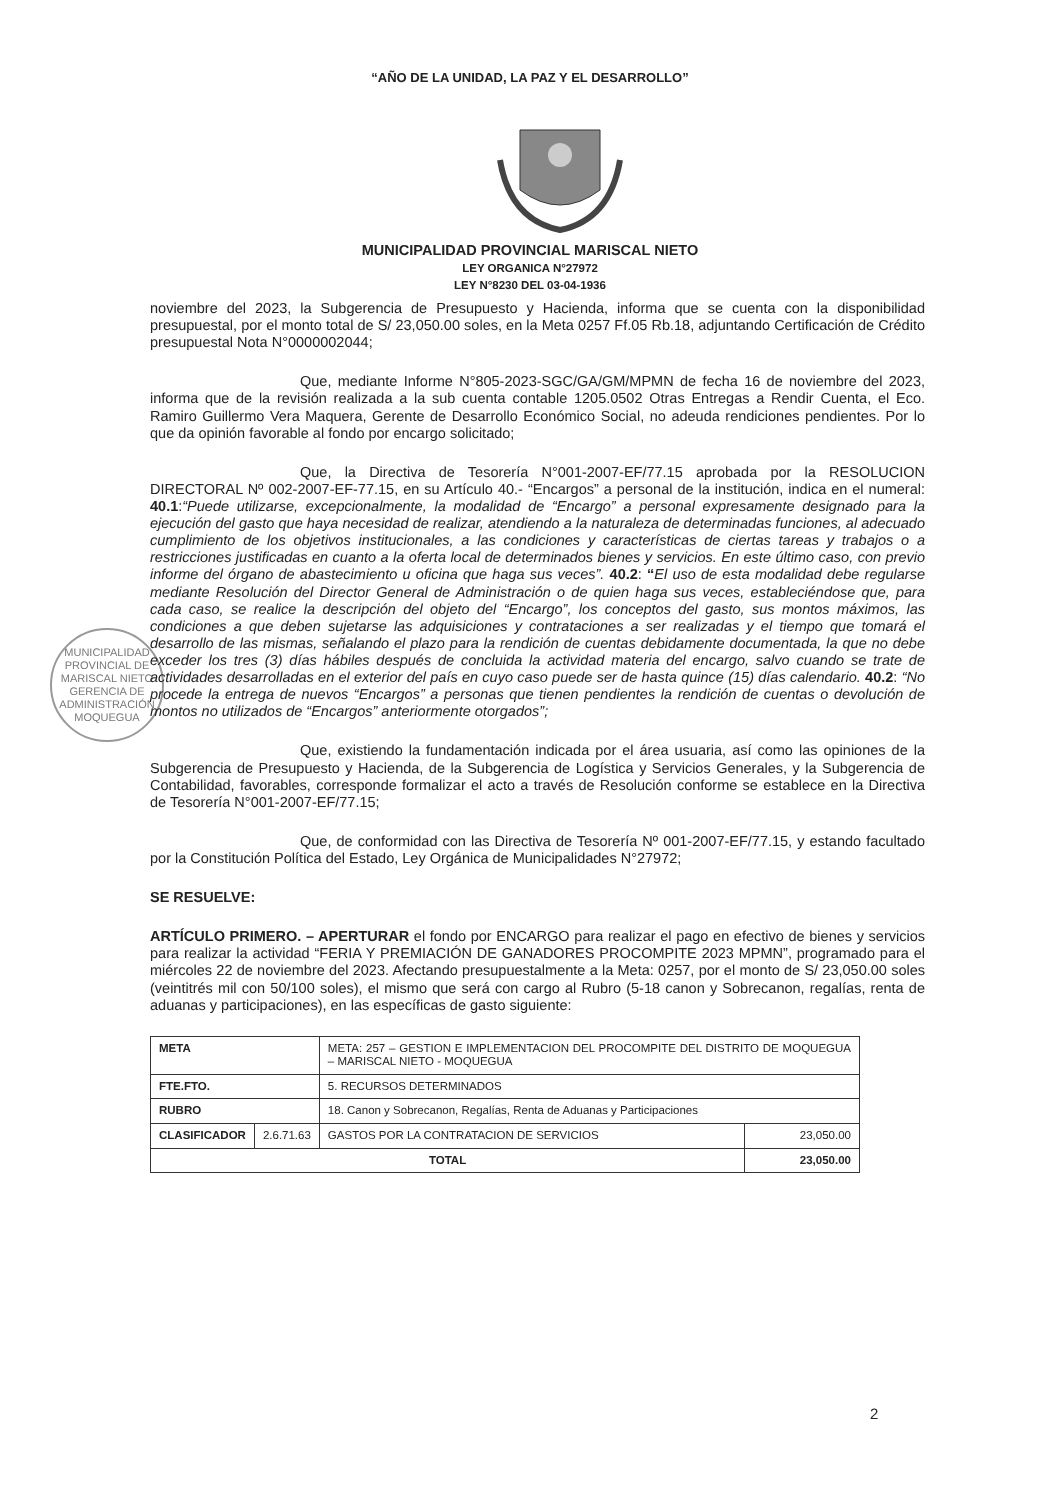“AÑO DE LA UNIDAD, LA PAZ Y EL DESARROLLO”
MUNICIPALIDAD PROVINCIAL MARISCAL NIETO
LEY ORGANICA N°27972
LEY N°8230 DEL 03-04-1936
MUNICIPALIDAD PROVINCIAL DE MARISCAL NIETO
GERENCIA DE ADMINISTRACIÓN
MOQUEGUA
noviembre del 2023, la Subgerencia de Presupuesto y Hacienda, informa que se cuenta con la disponibilidad presupuestal, por el monto total de S/ 23,050.00 soles, en la Meta 0257 Ff.05 Rb.18, adjuntando Certificación de Crédito presupuestal Nota N°0000002044;
Que, mediante Informe N°805-2023-SGC/GA/GM/MPMN de fecha 16 de noviembre del 2023, informa que de la revisión realizada a la sub cuenta contable 1205.0502 Otras Entregas a Rendir Cuenta, el Eco. Ramiro Guillermo Vera Maquera, Gerente de Desarrollo Económico Social, no adeuda rendiciones pendientes. Por lo que da opinión favorable al fondo por encargo solicitado;
Que, la Directiva de Tesorería N°001-2007-EF/77.15 aprobada por la RESOLUCION DIRECTORAL Nº 002-2007-EF-77.15, en su Artículo 40.- “Encargos” a personal de la institución, indica en el numeral: 40.1:“Puede utilizarse, excepcionalmente, la modalidad de “Encargo” a personal expresamente designado para la ejecución del gasto que haya necesidad de realizar, atendiendo a la naturaleza de determinadas funciones, al adecuado cumplimiento de los objetivos institucionales, a las condiciones y características de ciertas tareas y trabajos o a restricciones justificadas en cuanto a la oferta local de determinados bienes y servicios. En este último caso, con previo informe del órgano de abastecimiento u oficina que haga sus veces”. 40.2: “El uso de esta modalidad debe regularse mediante Resolución del Director General de Administración o de quien haga sus veces, estableciéndose que, para cada caso, se realice la descripción del objeto del “Encargo”, los conceptos del gasto, sus montos máximos, las condiciones a que deben sujetarse las adquisiciones y contrataciones a ser realizadas y el tiempo que tomará el desarrollo de las mismas, señalando el plazo para la rendición de cuentas debidamente documentada, la que no debe exceder los tres (3) días hábiles después de concluida la actividad materia del encargo, salvo cuando se trate de actividades desarrolladas en el exterior del país en cuyo caso puede ser de hasta quince (15) días calendario. 40.2: “No procede la entrega de nuevos “Encargos” a personas que tienen pendientes la rendición de cuentas o devolución de montos no utilizados de “Encargos” anteriormente otorgados”;
Que, existiendo la fundamentación indicada por el área usuaria, así como las opiniones de la Subgerencia de Presupuesto y Hacienda, de la Subgerencia de Logística y Servicios Generales, y la Subgerencia de Contabilidad, favorables, corresponde formalizar el acto a través de Resolución conforme se establece en la Directiva de Tesorería N°001-2007-EF/77.15;
Que, de conformidad con las Directiva de Tesorería Nº 001-2007-EF/77.15, y estando facultado por la Constitución Política del Estado, Ley Orgánica de Municipalidades N°27972;
SE RESUELVE:
ARTÍCULO PRIMERO. – APERTURAR el fondo por ENCARGO para realizar el pago en efectivo de bienes y servicios para realizar la actividad “FERIA Y PREMIACIÓN DE GANADORES PROCOMPITE 2023 MPMN”, programado para el miércoles 22 de noviembre del 2023. Afectando presupuestalmente a la Meta: 0257, por el monto de S/ 23,050.00 soles (veintitrés mil con 50/100 soles), el mismo que será con cargo al Rubro (5-18 canon y Sobrecanon, regalías, renta de aduanas y participaciones), en las específicas de gasto siguiente:
| META | | META: 257 – GESTION E IMPLEMENTACION DEL PROCOMPITE DEL DISTRITO DE MOQUEGUA – MARISCAL NIETO - MOQUEGUA | |
| FTE.FTO. | | 5. RECURSOS DETERMINADOS | |
| RUBRO | | 18. Canon y Sobrecanon, Regalías, Renta de Aduanas y Participaciones | |
| CLASIFICADOR | 2.6.71.63 | GASTOS POR LA CONTRATACION DE SERVICIOS | 23,050.00 |
| TOTAL | | | 23,050.00 |
2